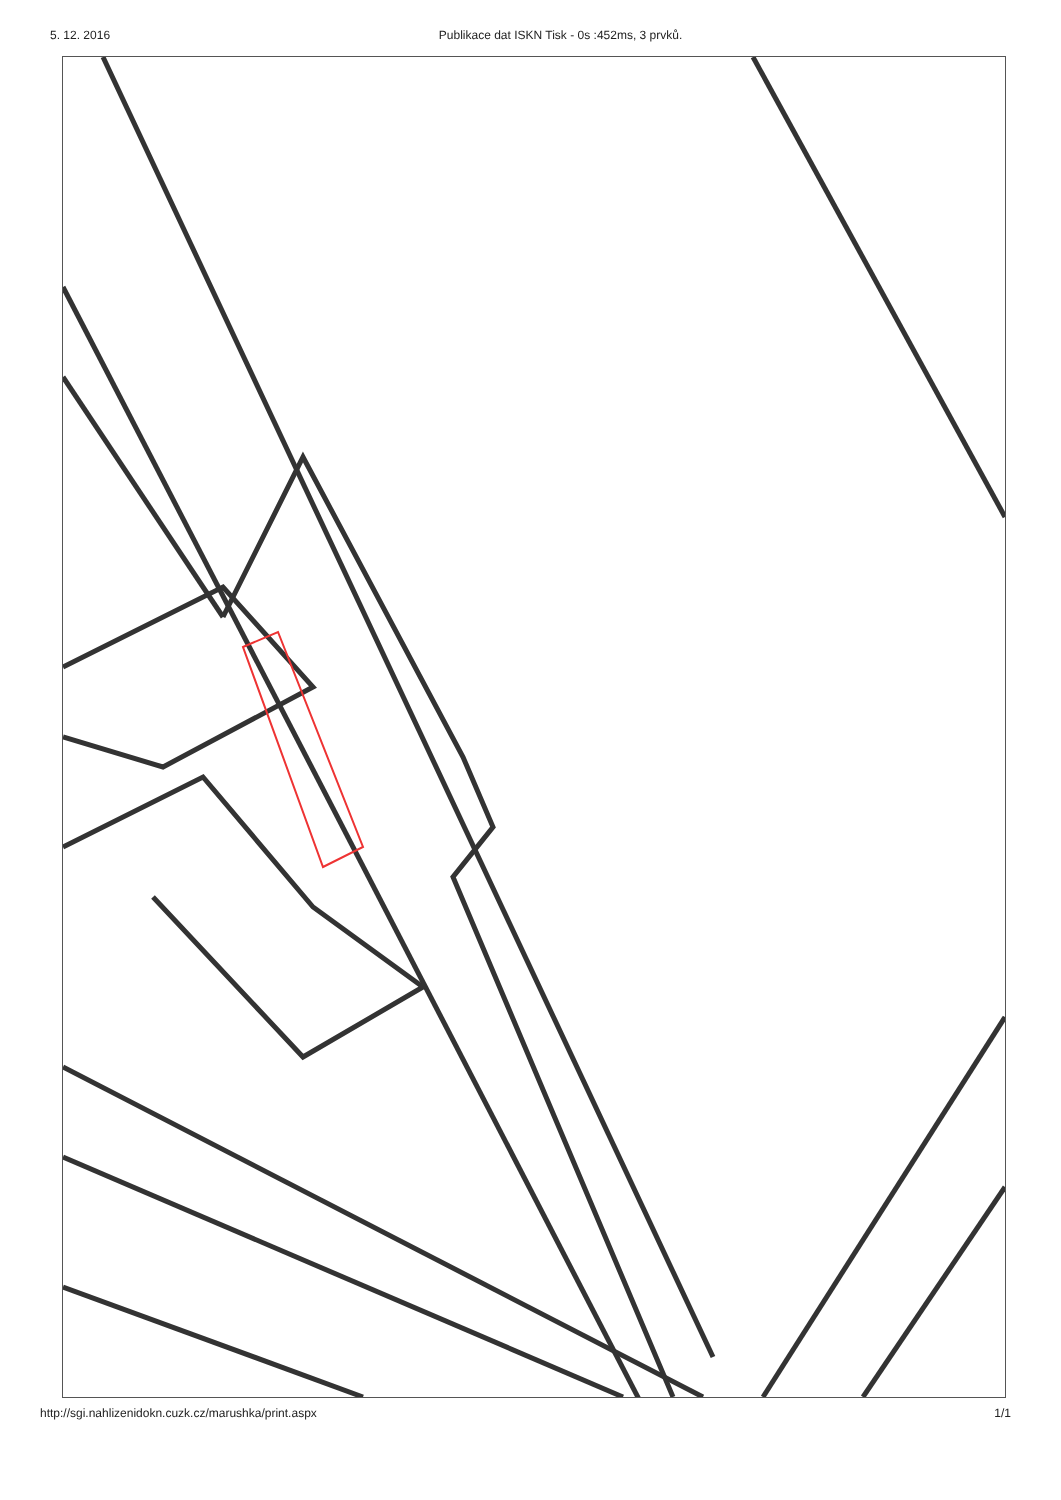5. 12. 2016 Publikace dat ISKN Tisk - 0s :452ms, 3 prvků.
http://sgi.nahlizenidokn.cuzk.cz/marushka/print.aspx 1/1